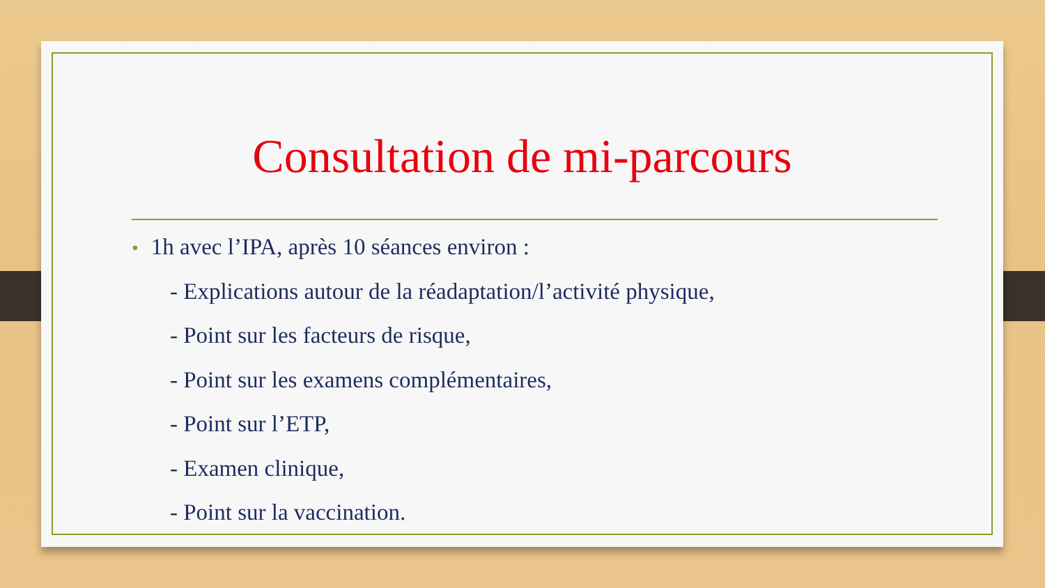Consultation de mi-parcours
• 1h avec l’IPA, après 10 séances environ :
- Explications autour de la réadaptation/l’activité physique,
- Point sur les facteurs de risque,
- Point sur les examens complémentaires,
- Point sur l’ETP,
- Examen clinique,
- Point sur la vaccination.